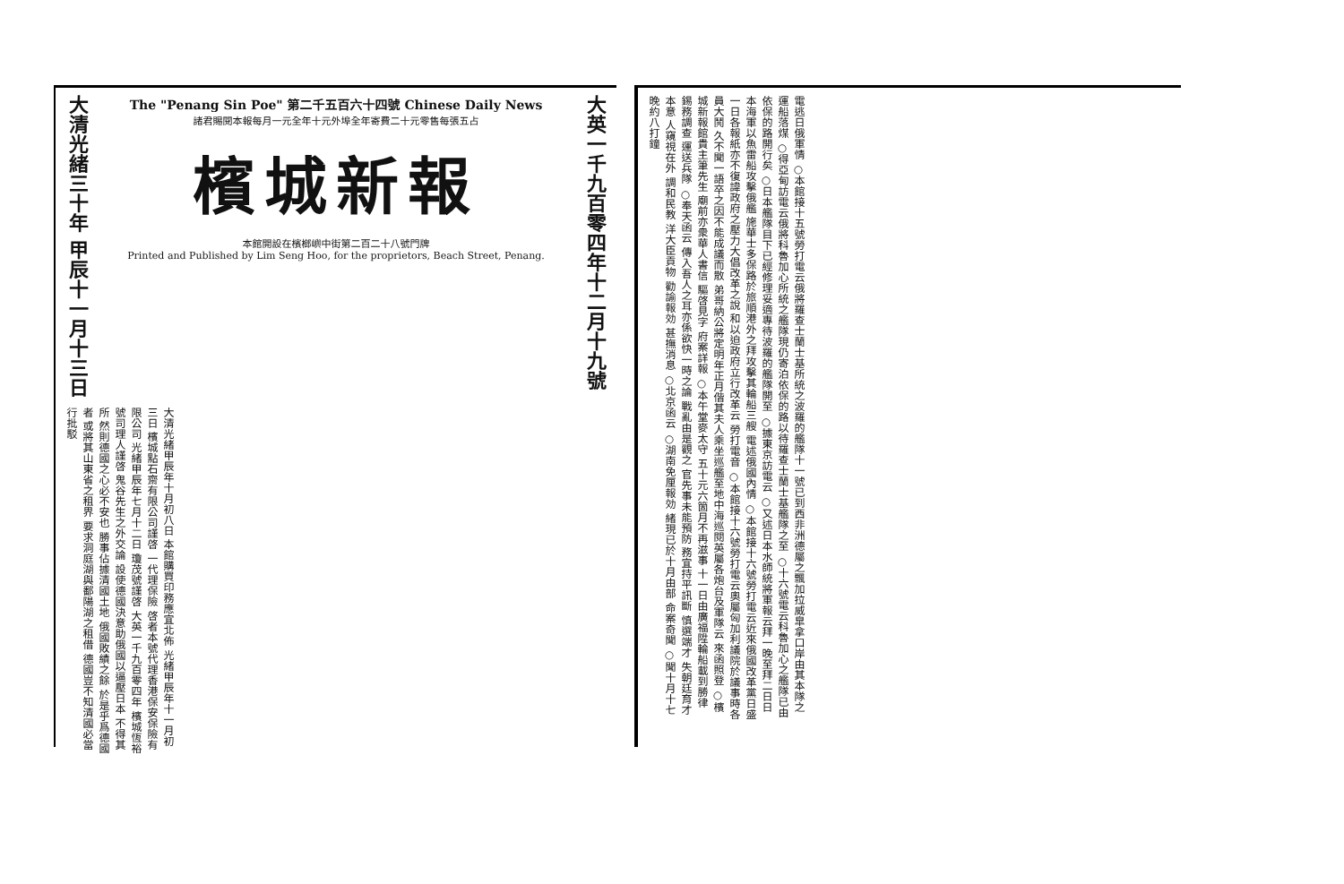大清光緒三十年 甲辰十一月十三日
The "Penang Sin Poe" 第二千五百六十四號 Chinese Daily News
諸君賜閱本報每月一元全年十元外埠全年寄費二十元零售每張五占
檳城新報
本館開設在檳榔嶼中街第二百二十八號門牌
Printed and Published by Lim Seng Hoo, for the proprietors, Beach Street, Penang.
大英一千九百零四年十二月十九號
大清光緒甲辰年十月初八日 本館購買印務應宜北佈 光緒甲辰年十一月初三日 檳城點石齋有限公司謹啓 一代理保險 啓者本號代理香港保安保險有限公司 光緒甲辰年七月十二日 瓊茂號謹啓 大英一千九百零四年 檳城恆裕號司理人謹啓 鬼谷先生之外交論 設使德國決意助俄國以逼壓日本 不得其所 然則德國之心必不安也 勝事佔據清國土地 俄國敗績之餘 於是乎爲德國者 或將其山東省之租界 要求洞庭湖與鄱陽湖之租借 德國豈不知清國必當行批駁
電逃日俄軍情 ○本館接十五號勞打電云俄將羅查士蘭士基所統之波羅的艦隊十一號已到西非洲德屬之飄加拉威皐拿口岸由其本隊之運船落煤 ○得亞甸訪電云俄將科魯加心所統之艦隊現仍寄泊依保的路以待羅查士蘭士基艦隊之至 ○十六號電云科魯加心之艦隊已由依保的路開行矣 ○日本艦隊目下已經修理妥適專待波羅的艦隊開至 ○據東京訪電云 ○又述日本水師統將軍報云拜一晚至拜二日日本海軍以魚雷船攻擊俄艦 施華士多保路於旅順港外之拜攻擊其輪船三艘 電述俄國內情 ○本館接十六號勞打電云近來俄國改革黨日盛一日各報紙亦不復諱政府之壓力大倡改革之說 和以迫政府立行改革云 勞打電音 ○本館接十六號勞打電云奧屬匈加利議院於議事時各員大鬨 久不聞一語卒之因不能成議而散 弟哥納公將定明年正月偕其夫人乘坐巡艦至地中海巡閱英屬各炮台及軍隊云 來函照登 ○檳城新報館貴主筆先生 廟前亦衆華人書信 驅啓見字 府案詳報 ○本午堂麥太守 五十元六箇月不再滋事 十一日由廣福陞輪船載到勝律 錫務調查 運送兵隊 ○奉天函云 傳入吾人之耳亦係欲快一時之論 戰亂由是觀之 官先事未能預防 務宜持平訊斷 慎選端才 失朝廷育才本意 人窺視在外 調和民教 洋大臣貢物 勸諭報効 甚撫消息 ○北京函云 ○湖南免厘報効 緒現已於十月由部 命案奇聞 ○聞十月十七晚約八打鐘